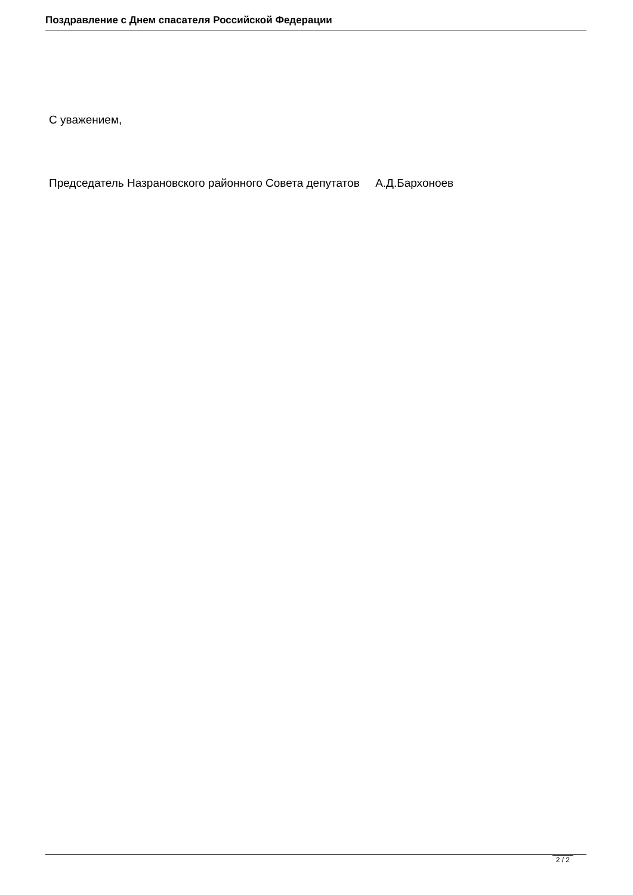Поздравление с Днем спасателя Российской Федерации
С уважением,
Председатель Назрановского районного Совета депутатов А.Д.Бархоноев
2 / 2